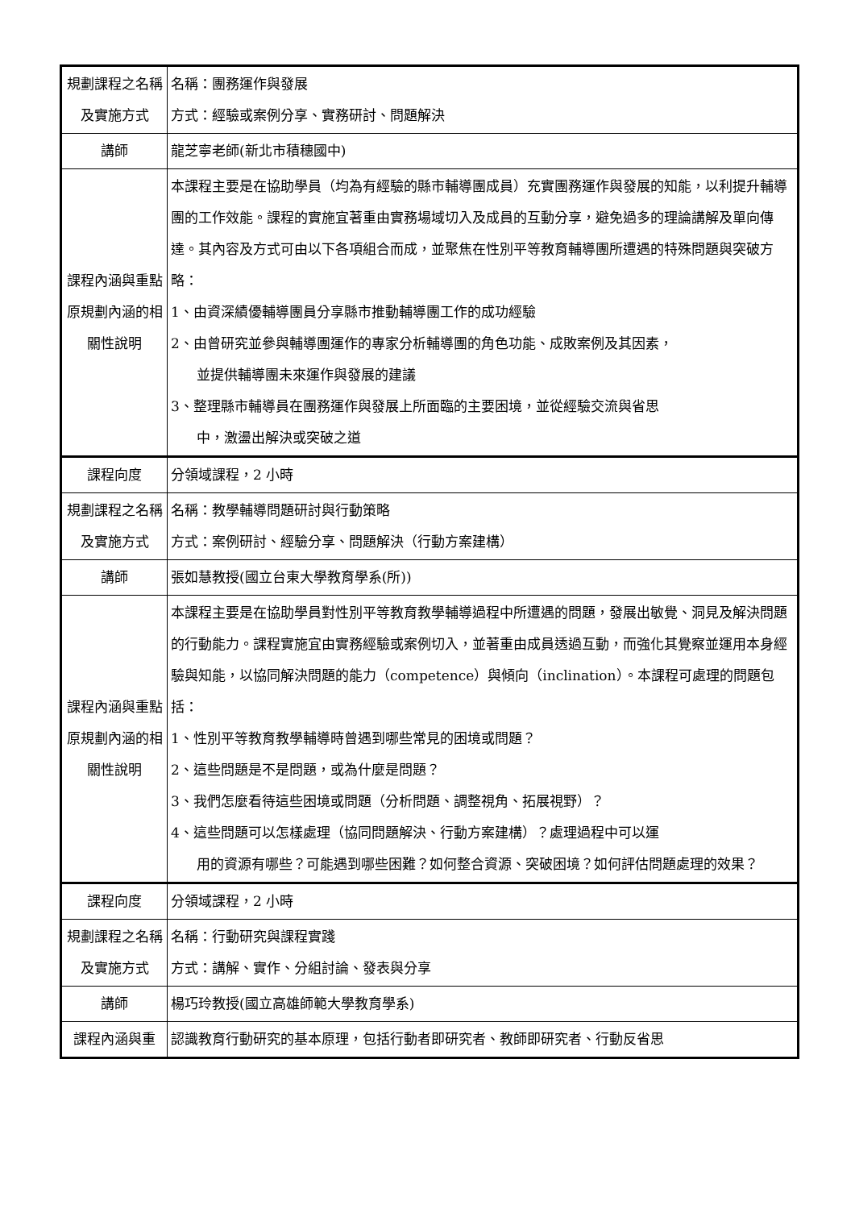| 規劃課程之名稱及實施方式 | 名稱：團務運作與發展 方式：經驗或案例分享、實務研討、問題解決 |
| 講師 | 龍芝寧老師(新北市積穗國中) |
| 課程內涵與重點原規劃內涵的相關性說明 | 本課程主要是在協助學員（均為有經驗的縣市輔導團成員）充實團務運作與發展的知能，以利提升輔導團的工作效能。課程的實施宜著重由實務場域切入及成員的互動分享，避免過多的理論講解及單向傳達。其內容及方式可由以下各項組合而成，並聚焦在性別平等教育輔導團所遭遇的特殊問題與突破方略： 1、由資深績優輔導團員分享縣市推動輔導團工作的成功經驗 2、由曾研究並參與輔導團運作的專家分析輔導團的角色功能、成敗案例及其因素， 並提供輔導團未來運作與發展的建議 3、整理縣市輔導員在團務運作與發展上所面臨的主要困境，並從經驗交流與省思 中，激盪出解決或突破之道 |
| 課程向度 | 分領域課程，2 小時 |
| 規劃課程之名稱及實施方式 | 名稱：教學輔導問題研討與行動策略 方式：案例研討、經驗分享、問題解決（行動方案建構） |
| 講師 | 張如慧教授(國立台東大學教育學系(所)) |
| 課程內涵與重點原規劃內涵的相關性說明 | 本課程主要是在協助學員對性別平等教育教學輔導過程中所遭遇的問題，發展出敏覺、洞見及解決問題的行動能力。課程實施宜由實務經驗或案例切入，並著重由成員透過互動，而強化其覺察並運用本身經驗與知能，以協同解決問題的能力（competence）與傾向（inclination）。本課程可處理的問題包括： 1、性別平等教育教學輔導時曾遇到哪些常見的困境或問題？ 2、這些問題是不是問題，或為什麼是問題？ 3、我們怎麼看待這些困境或問題（分析問題、調整視角、拓展視野）？ 4、這些問題可以怎樣處理（協同問題解決、行動方案建構）？處理過程中可以運 用的資源有哪些？可能遇到哪些困難？如何整合資源、突破困境？如何評估問題處理的效果？ |
| 課程向度 | 分領域課程，2 小時 |
| 規劃課程之名稱及實施方式 | 名稱：行動研究與課程實踐 方式：講解、實作、分組討論、發表與分享 |
| 講師 | 楊巧玲教授(國立高雄師範大學教育學系) |
| 課程內涵與重 | 認識教育行動研究的基本原理，包括行動者即研究者、教師即研究者、行動反省思 |